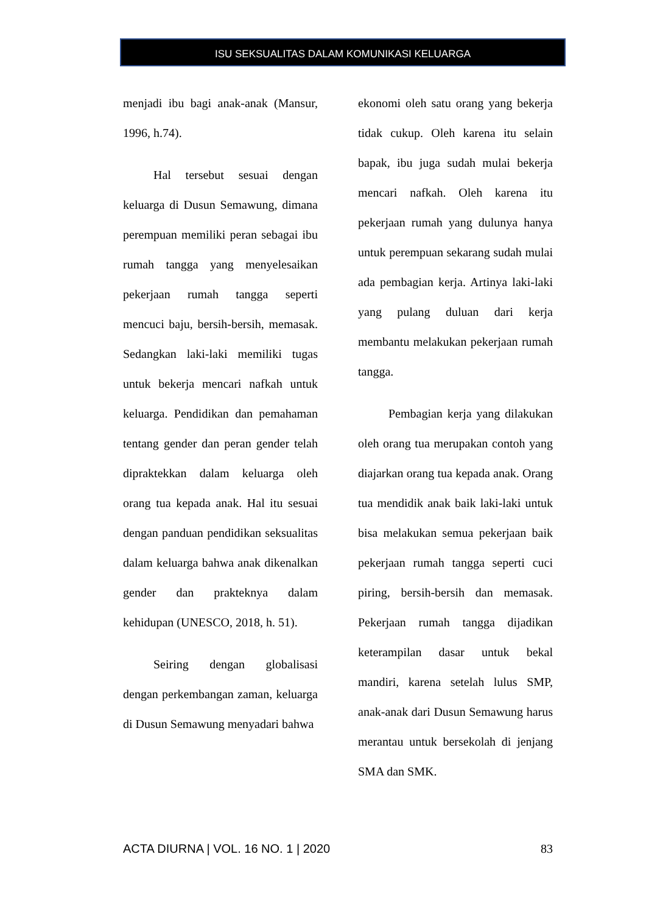ISU SEKSUALITAS DALAM KOMUNIKASI KELUARGA
menjadi ibu bagi anak-anak (Mansur, 1996, h.74).
Hal tersebut sesuai dengan keluarga di Dusun Semawung, dimana perempuan memiliki peran sebagai ibu rumah tangga yang menyelesaikan pekerjaan rumah tangga seperti mencuci baju, bersih-bersih, memasak. Sedangkan laki-laki memiliki tugas untuk bekerja mencari nafkah untuk keluarga. Pendidikan dan pemahaman tentang gender dan peran gender telah dipraktekkan dalam keluarga oleh orang tua kepada anak. Hal itu sesuai dengan panduan pendidikan seksualitas dalam keluarga bahwa anak dikenalkan gender dan prakteknya dalam kehidupan (UNESCO, 2018, h. 51).
Seiring dengan globalisasi dengan perkembangan zaman, keluarga di Dusun Semawung menyadari bahwa
ekonomi oleh satu orang yang bekerja tidak cukup. Oleh karena itu selain bapak, ibu juga sudah mulai bekerja mencari nafkah. Oleh karena itu pekerjaan rumah yang dulunya hanya untuk perempuan sekarang sudah mulai ada pembagian kerja. Artinya laki-laki yang pulang duluan dari kerja membantu melakukan pekerjaan rumah tangga.
Pembagian kerja yang dilakukan oleh orang tua merupakan contoh yang diajarkan orang tua kepada anak. Orang tua mendidik anak baik laki-laki untuk bisa melakukan semua pekerjaan baik pekerjaan rumah tangga seperti cuci piring, bersih-bersih dan memasak. Pekerjaan rumah tangga dijadikan keterampilan dasar untuk bekal mandiri, karena setelah lulus SMP, anak-anak dari Dusun Semawung harus merantau untuk bersekolah di jenjang SMA dan SMK.
ACTA DIURNA | VOL. 16 NO. 1 | 2020 83